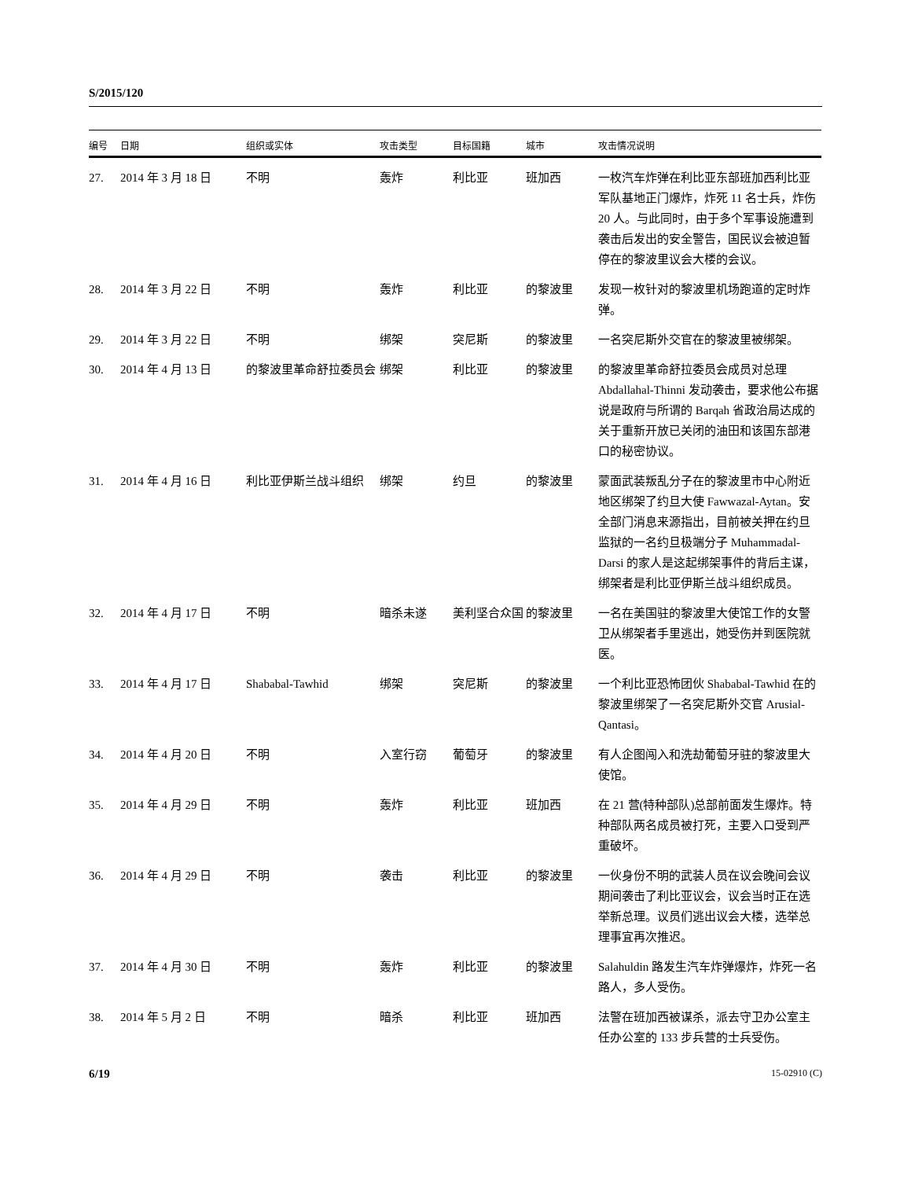S/2015/120
| 编号 | 日期 | 组织或实体 | 攻击类型 | 目标国籍 | 城市 | 攻击情况说明 |
| --- | --- | --- | --- | --- | --- | --- |
| 27. | 2014 年 3 月 18 日 | 不明 | 轰炸 | 利比亚 | 班加西 | 一枚汽车炸弹在利比亚东部班加西利比亚军队基地正门爆炸，炸死 11 名士兵，炸伤 20 人。与此同时，由于多个军事设施遭到袭击后发出的安全警告，国民议会被迫暂停在的黎波里议会大楼的会议。 |
| 28. | 2014 年 3 月 22 日 | 不明 | 轰炸 | 利比亚 | 的黎波里 | 发现一枚针对的黎波里机场跑道的定时炸弹。 |
| 29. | 2014 年 3 月 22 日 | 不明 | 绑架 | 突尼斯 | 的黎波里 | 一名突尼斯外交官在的黎波里被绑架。 |
| 30. | 2014 年 4 月 13 日 | 的黎波里革命舒拉委员会 | 绑架 | 利比亚 | 的黎波里 | 的黎波里革命舒拉委员会成员对总理 Abdallahal-Thinni 发动袭击，要求他公布据说是政府与所谓的 Barqah 省政治局达成的关于重新开放已关闭的油田和该国东部港口的秘密协议。 |
| 31. | 2014 年 4 月 16 日 | 利比亚伊斯兰战斗组织 | 绑架 | 约旦 | 的黎波里 | 蒙面武装叛乱分子在的黎波里市中心附近地区绑架了约旦大使 Fawwazal-Aytan。安全部门消息来源指出，目前被关押在约旦监狱的一名约旦极端分子 Muhammadal-Darsi 的家人是这起绑架事件的背后主谋，绑架者是利比亚伊斯兰战斗组织成员。 |
| 32. | 2014 年 4 月 17 日 | 不明 | 暗杀未遂 | 美利坚合众国 | 的黎波里 | 一名在美国驻的黎波里大使馆工作的女警卫从绑架者手里逃出，她受伤并到医院就医。 |
| 33. | 2014 年 4 月 17 日 | Shababal-Tawhid | 绑架 | 突尼斯 | 的黎波里 | 一个利比亚恐怖团伙 Shababal-Tawhid 在的黎波里绑架了一名突尼斯外交官 Arusial-Qantasi。 |
| 34. | 2014 年 4 月 20 日 | 不明 | 入室行窃 | 葡萄牙 | 的黎波里 | 有人企图闯入和洗劫葡萄牙驻的黎波里大使馆。 |
| 35. | 2014 年 4 月 29 日 | 不明 | 轰炸 | 利比亚 | 班加西 | 在 21 营(特种部队)总部前面发生爆炸。特种部队两名成员被打死，主要入口受到严重破坏。 |
| 36. | 2014 年 4 月 29 日 | 不明 | 袭击 | 利比亚 | 的黎波里 | 一伙身份不明的武装人员在议会晚间会议期间袭击了利比亚议会，议会当时正在选举新总理。议员们逃出议会大楼，选举总理事宜再次推迟。 |
| 37. | 2014 年 4 月 30 日 | 不明 | 轰炸 | 利比亚 | 的黎波里 | Salahuldin 路发生汽车炸弹爆炸，炸死一名路人，多人受伤。 |
| 38. | 2014 年 5 月 2 日 | 不明 | 暗杀 | 利比亚 | 班加西 | 法警在班加西被谋杀，派去守卫办公室主任办公室的 133 步兵营的士兵受伤。 |
6/19 15-02910 (C)